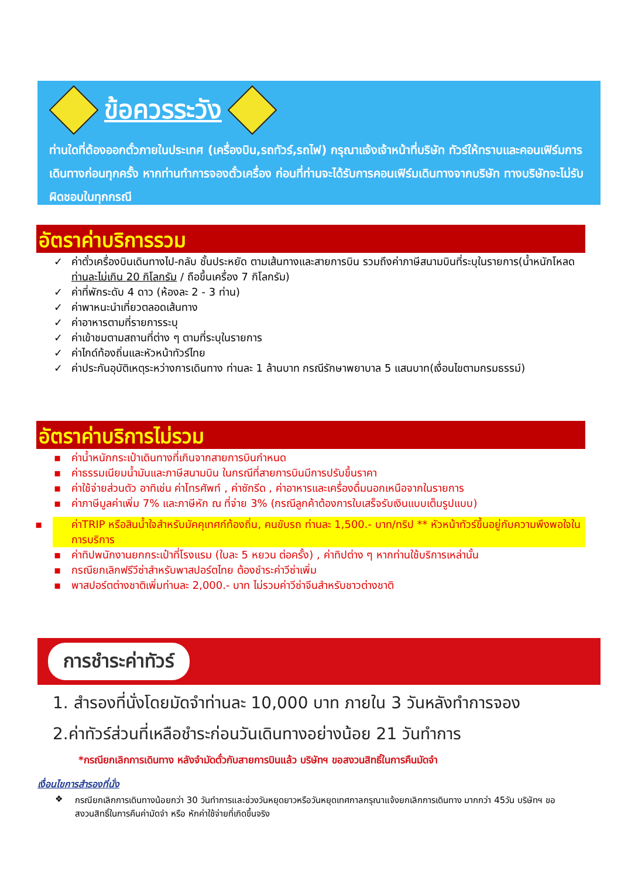ข้อควรระวัง
ท่านใดที่ต้องออกตั๋วภายในประเทศ (เครื่องบิน,รถทัวร์,รถไฟ) กรุณาแจ้งเจ้าหน้าที่บริษัท ทัวร์ให้ทราบและคอนเฟิร์มการเดินทางก่อนทุกครั้ง หากท่านทำการจองตั๋วเครื่อง ก่อนที่ท่านจะได้รับการคอนเฟิร์มเดินทางจากบริษัท ทางบริษัทจะไม่รับผิดชอบในทุกกรณี
อัตราค่าบริการรวม
ค่าตั๋วเครื่องบินเดินทางไป-กลับ ชั้นประหยัด ตามเส้นทางและสายการบิน รวมถึงค่าภาษีสนามบินที่ระบุในรายการ(น้ำหนักโหลดท่านละไม่เกิน 20 กิโลกรัม / ถือขึ้นเครื่อง 7 กิโลกรัม)
ค่าที่พักระดับ 4 ดาว (ห้องละ 2 - 3 ท่าน)
ค่าพาหนะนำเที่ยวตลอดเส้นทาง
ค่าอาหารตามที่รายการระบุ
ค่าเข้าชมตามสถานที่ต่าง ๆ ตามที่ระบุในรายการ
ค่าไกด์ท้องถิ่นและหัวหน้าทัวร์ไทย
ค่าประกันอุบัติเหตุระหว่างการเดินทาง ท่านละ 1 ล้านบาท กรณีรักษาพยาบาล 5 แสนบาท(เงื่อนไขตามกรมธรรม์)
อัตราค่าบริการไม่รวม
ค่าน้ำหนักกระเป๋าเดินทางที่เกินจากสายการบินกำหนด
ค่าธรรมเนียมน้ำมันและภาษีสนามบิน ในกรณีที่สายการบินมีการปรับขึ้นราคา
ค่าใช้จ่ายส่วนตัว อาทิเช่น ค่าโทรศัพท์ , ค่าซักรีด , ค่าอาหารและเครื่องดื่มนอกเหนือจากในรายการ
ค่าภาษีมูลค่าเพิ่ม 7% และภาษีหัก ณ ที่จ่าย 3% (กรณีลูกค้าต้องการใบเสร็จรับเงินแบบเต็มรูปแบบ)
ค่าTRIP หรือสินน้ำใจสำหรับมัคคุเทศก์ท้องถิ่น, คนขับรถ ท่านละ 1,500.- บาท/ทริป ** หัวหน้าทัวร์ขึ้นอยู่กับความพึงพอใจในการบริการ
ค่าทิปพนักงานยกกระเป๋าที่โรงแรม (ใบละ 5 หยวน ต่อครั้ง) , ค่าทิปต่าง ๆ หากท่านใช้บริการเหล่านั้น
กรณียกเลิกฟรีวีซ่าสำหรับพาสปอร์ตไทย ต้องชำระค่าวีซ่าเพิ่ม
พาสปอร์ตต่างชาติเพิ่มท่านละ 2,000.- บาท ไม่รวมค่าวีซ่าจีนสำหรับชาวต่างชาติ
การชำระค่าทัวร์
1. สำรองที่นั่งโดยมัดจำท่านละ 10,000 บาท ภายใน 3 วันหลังทำการจอง
2.ค่าทัวร์ส่วนที่เหลือชำระก่อนวันเดินทางอย่างน้อย 21 วันทำการ
*กรณียกเลิกการเดินทาง หลังจำมัดตั๋วกับสายการบินแล้ว บริษัทฯ ขอสงวนสิทธิ์ในการคืนมัดจำ
เงื่อนไขการสำรองที่นั่ง
❖ กรณียกเลิกการเดินทางน้อยกว่า 30 วันทำการและช่วงวันหยุดยาวหรือวันหยุดเทศกาลกรุณาแจ้งยกเลิกการเดินทาง มากกว่า 45วัน บริษัทฯ ขอสงวนสิทธิ์ในการคืนค่ามัดจำ หรือ หักค่าใช้จ่ายที่เกิดขึ้นจริง